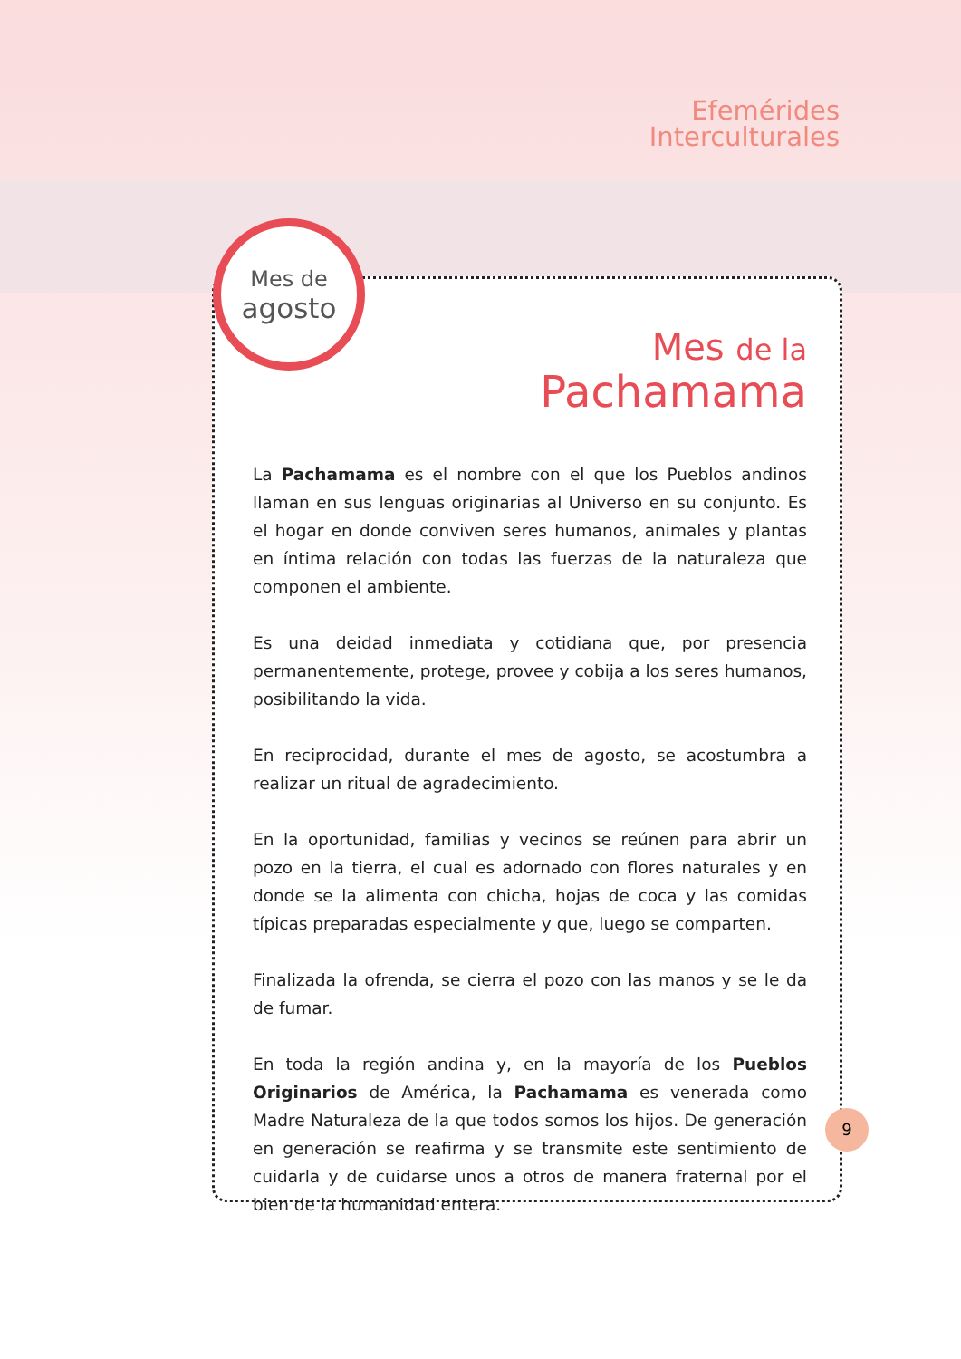Efemérides
Interculturales
Mes de
agosto
Mes de la
Pachamama
La Pachamama es el nombre con el que los Pueblos andinos llaman en sus lenguas originarias al Universo en su conjunto. Es el hogar en donde conviven seres humanos, animales y plantas en íntima relación con todas las fuerzas de la naturaleza que componen el ambiente.
Es una deidad inmediata y cotidiana que, por presencia permanentemente, protege, provee y cobija a los seres humanos, posibilitando la vida.
En reciprocidad, durante el mes de agosto, se acostumbra a realizar un ritual de agradecimiento.
En la oportunidad, familias y vecinos se reúnen para abrir un pozo en la tierra, el cual es adornado con flores naturales y en donde se la alimenta con chicha, hojas de coca y las comidas típicas preparadas especialmente y que, luego se comparten.
Finalizada la ofrenda, se cierra el pozo con las manos y se le da de fumar.
En toda la región andina y, en la mayoría de los Pueblos Originarios de América, la Pachamama es venerada como Madre Naturaleza de la que todos somos los hijos. De generación en generación se reafirma y se transmite este sentimiento de cuidarla y de cuidarse unos a otros de manera fraternal por el bien de la humanidad entera.
9